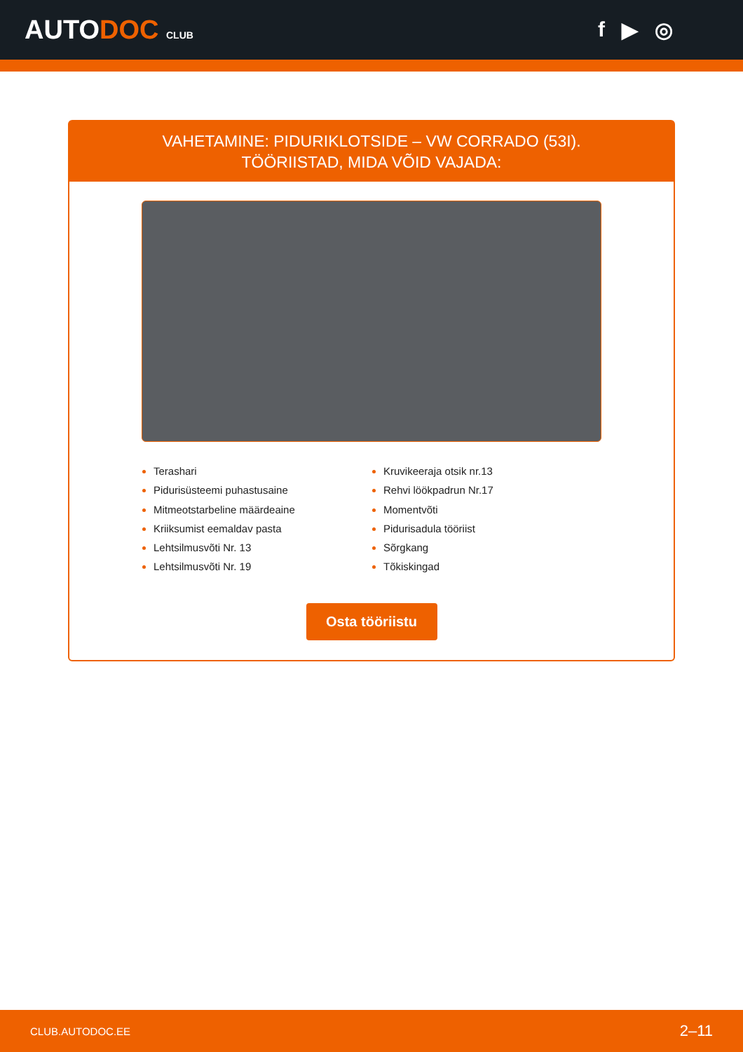AUTODOC CLUB
f ▶ ◎
VAHETAMINE: PIDURIKLOTSIDE – VW CORRADO (53I).
TÖÖRIISTAD, MIDA VÕID VAJADA:
Terashari
Pidurisüsteemi puhastusaine
Mitmeotstarbeline määrdeaine
Kriiksumist eemaldav pasta
Lehtsilmusvõti Nr. 13
Lehtsilmusvõti Nr. 19
Kruvikeeraja otsik nr.13
Rehvi löökpadrun Nr.17
Momentvõti
Pidurisadula tööriist
Sõrgkang
Tõkiskingad
Osta tööriistu
CLUB.AUTODOC.EE 2–11